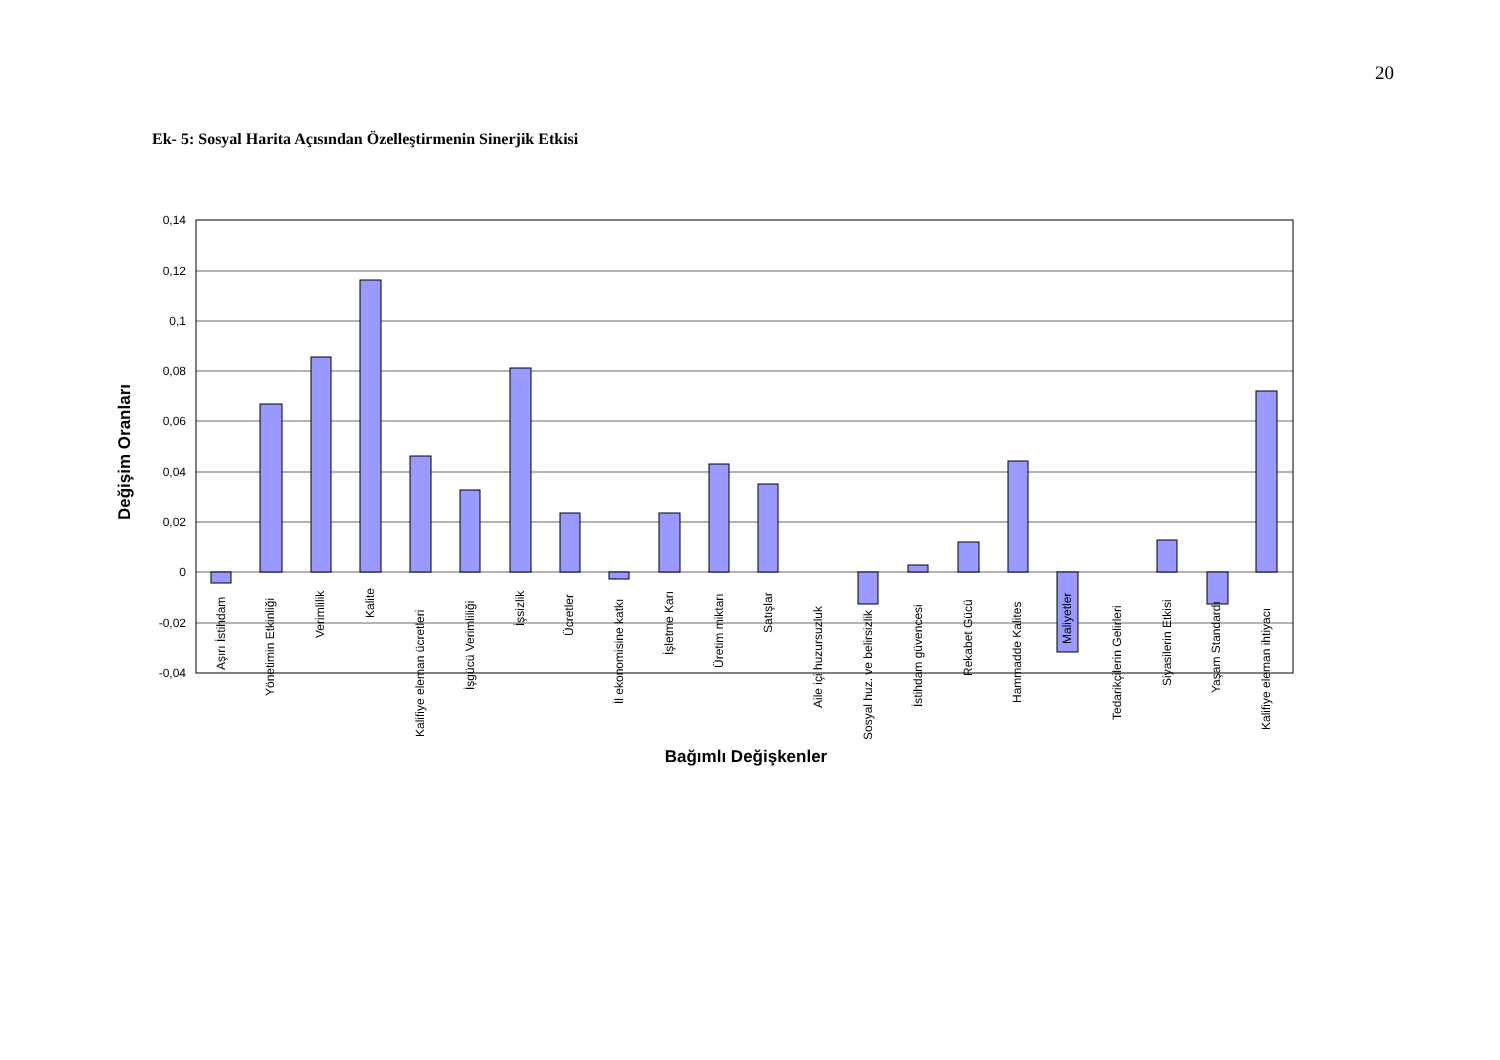20
Ek- 5: Sosyal Harita Açısından Özelleştirmenin Sinerjik Etkisi
0,14
0,12
0,1
0,08
0,06
0,04
0,02
0
-0,02
-0,04
Aşırı İstihdam
Yönetimin Etkinliği
Verimlilik
Kalite
Kalifiye eleman ücretleri
İşgücü Verimliliği
İşsizlik
Ücretler
İl ekonomisine katkı
İşletme Karı
Üretim miktarı
Satışlar
Aile içi huzursuzluk
Sosyal huz. ve belirsizlik
İstihdam güvencesi
Rekabet Gücü
Hammadde Kalites
Maliyetler
Tedarikçilerin Gelirleri
Siyasilerin Etkisi
Yaşam Standardı
Kalifiye eleman ihtiyacı
Bağımlı Değişkenler
Değişim Oranları